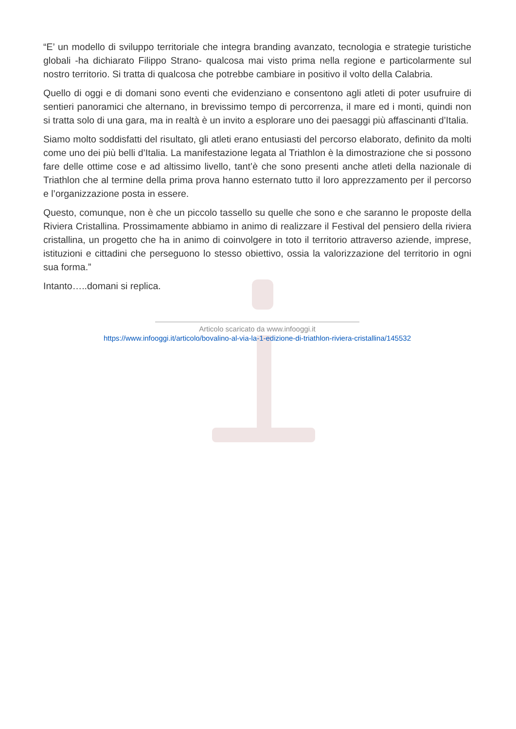“E’ un modello di sviluppo territoriale che integra branding avanzato, tecnologia e strategie turistiche globali -ha dichiarato Filippo Strano- qualcosa mai visto prima nella regione e particolarmente sul nostro territorio. Si tratta di qualcosa che potrebbe cambiare in positivo il volto della Calabria.
Quello di oggi e di domani sono eventi che evidenziano e consentono agli atleti di poter usufruire di sentieri panoramici che alternano, in brevissimo tempo di percorrenza, il mare ed i monti, quindi non si tratta solo di una gara, ma in realtà è un invito a esplorare uno dei paesaggi più affascinanti d’Italia.
Siamo molto soddisfatti del risultato, gli atleti erano entusiasti del percorso elaborato, definito da molti come uno dei più belli d’Italia. La manifestazione legata al Triathlon è la dimostrazione che si possono fare delle ottime cose e ad altissimo livello, tant’è che sono presenti anche atleti della nazionale di Triathlon che al termine della prima prova hanno esternato tutto il loro apprezzamento per il percorso e l’organizzazione posta in essere.
Questo, comunque, non è che un piccolo tassello su quelle che sono e che saranno le proposte della Riviera Cristallina. Prossimamente abbiamo in animo di realizzare il Festival del pensiero della riviera cristallina, un progetto che ha in animo di coinvolgere in toto il territorio attraverso aziende, imprese, istituzioni e cittadini che perseguono lo stesso obiettivo, ossia la valorizzazione del territorio in ogni sua forma.”
Intanto…..domani si replica.
Articolo scaricato da www.infooggi.it
https://www.infooggi.it/articolo/bovalino-al-via-la-1-edizione-di-triathlon-riviera-cristallina/145532